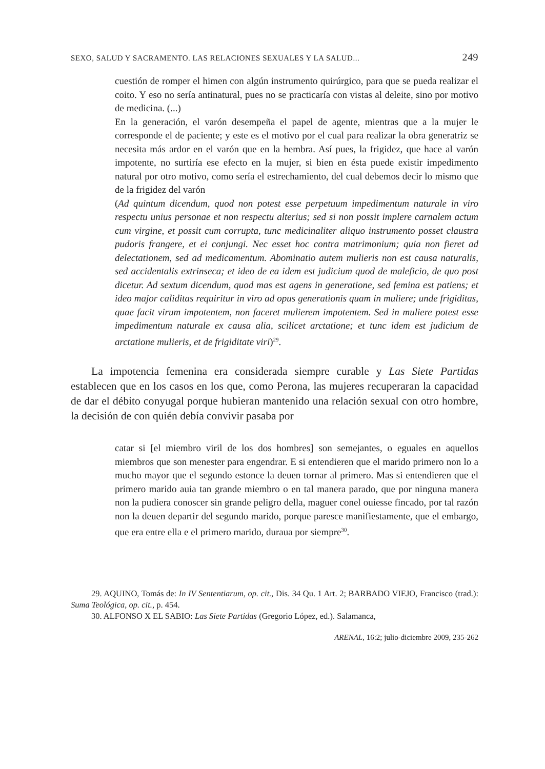SEXO, SALUD Y SACRAMENTO. LAS RELACIONES SEXUALES Y LA SALUD... 249
cuestión de romper el himen con algún instrumento quirúrgico, para que se pueda realizar el coito. Y eso no sería antinatural, pues no se practicaría con vistas al deleite, sino por motivo de medicina. (...)
En la generación, el varón desempeña el papel de agente, mientras que a la mujer le corresponde el de paciente; y este es el motivo por el cual para realizar la obra generatriz se necesita más ardor en el varón que en la hembra. Así pues, la frigidez, que hace al varón impotente, no surtiría ese efecto en la mujer, si bien en ésta puede existir impedimento natural por otro motivo, como sería el estrechamiento, del cual debemos decir lo mismo que de la frigidez del varón
(Ad quintum dicendum, quod non potest esse perpetuum impedimentum naturale in viro respectu unius personae et non respectu alterius; sed si non possit implere carnalem actum cum virgine, et possit cum corrupta, tunc medicinaliter aliquo instrumento posset claustra pudoris frangere, et ei conjungi. Nec esset hoc contra matrimonium; quia non fieret ad delectationem, sed ad medicamentum. Abominatio autem mulieris non est causa naturalis, sed accidentalis extrinseca; et ideo de ea idem est judicium quod de maleficio, de quo post dicetur. Ad sextum dicendum, quod mas est agens in generatione, sed femina est patiens; et ideo major caliditas requiritur in viro ad opus generationis quam in muliere; unde frigiditas, quae facit virum impotentem, non faceret mulierem impotentem. Sed in muliere potest esse impedimentum naturale ex causa alia, scilicet arctatione; et tunc idem est judicium de arctatione mulieris, et de frigiditate viri)<sup>29</sup>.
La impotencia femenina era considerada siempre curable y Las Siete Partidas establecen que en los casos en los que, como Perona, las mujeres recuperaran la capacidad de dar el débito conyugal porque hubieran mantenido una relación sexual con otro hombre, la decisión de con quién debía convivir pasaba por
catar si [el miembro viril de los dos hombres] son semejantes, o eguales en aquellos miembros que son menester para engendrar. E si entendieren que el marido primero non lo a mucho mayor que el segundo estonce la deuen tornar al primero. Mas si entendieren que el primero marido auia tan grande miembro o en tal manera parado, que por ninguna manera non la pudiera conoscer sin grande peligro della, maguer conel ouiesse fincado, por tal razón non la deuen departir del segundo marido, porque paresce manifiestamente, que el embargo, que era entre ella e el primero marido, duraua por siempre<sup>30</sup>.
29. AQUINO, Tomás de: In IV Sententiarum, op. cit., Dis. 34 Qu. 1 Art. 2; BARBADO VIEJO, Francisco (trad.): Suma Teológica, op. cit., p. 454.
30. ALFONSO X EL SABIO: Las Siete Partidas (Gregorio López, ed.). Salamanca,
ARENAL, 16:2; julio-diciembre 2009, 235-262